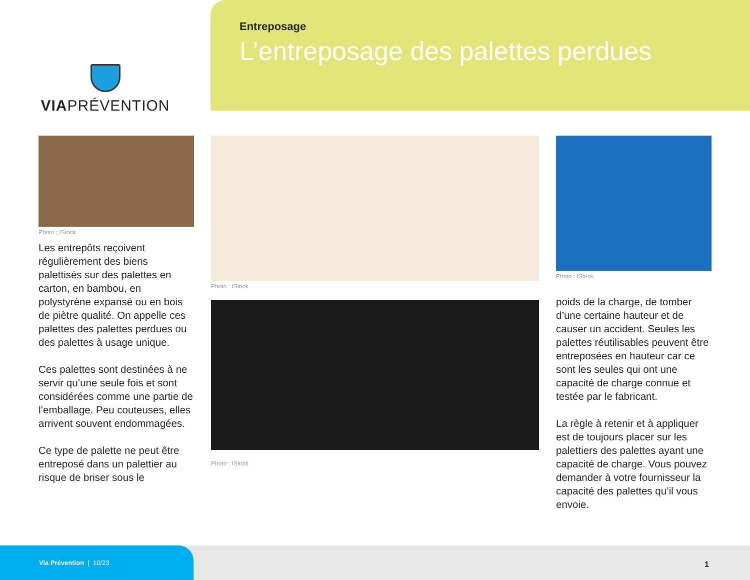VIAPRÉVENTION
Entreposage
L’entreposage des palettes perdues
Photo : IStock
Les entrepôts reçoivent régulièrement des biens palettisés sur des palettes en carton, en bambou, en polystyrène expansé ou en bois de piètre qualité. On appelle ces palettes des palettes perdues ou des palettes à usage unique.
Ces palettes sont destinées à ne servir qu’une seule fois et sont considérées comme une partie de l’emballage. Peu couteuses, elles arrivent souvent endommagées.
Ce type de palette ne peut être entreposé dans un palettier au risque de briser sous le
Photo : IStock
Photo : IStock
Photo : IStock
poids de la charge, de tomber d’une certaine hauteur et de causer un accident. Seules les palettes réutilisables peuvent être entreposées en hauteur car ce sont les seules qui ont une capacité de charge connue et testée par le fabricant.
La règle à retenir et à appliquer est de toujours placer sur les palettiers des palettes ayant une capacité de charge. Vous pouvez demander à votre fournisseur la capacité des palettes qu’il vous envoie.
Via Prévention | 10/23
1